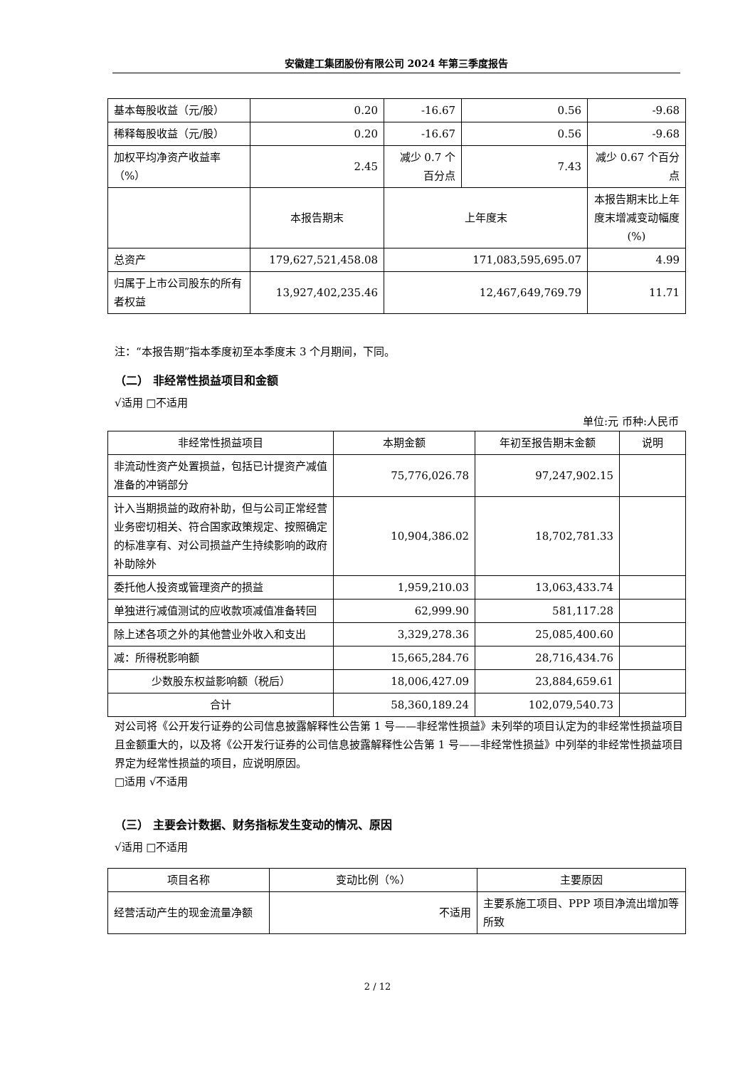安徽建工集团股份有限公司 2024 年第三季度报告
| 基本每股收益（元/股） | 0.20 | -16.67 | 0.56 | -9.68 |
| 稀释每股收益（元/股） | 0.20 | -16.67 | 0.56 | -9.68 |
| 加权平均净资产收益率（%） | 2.45 | 减少 0.7 个百分点 | 7.43 | 减少 0.67 个百分点 |
| | 本报告期末 | 上年度末 | | 本报告期末比上年度末增减变动幅度(%) |
| 总资产 | 179,627,521,458.08 | 171,083,595,695.07 | | 4.99 |
| 归属于上市公司股东的所有者权益 | 13,927,402,235.46 | 12,467,649,769.79 | | 11.71 |
注：“本报告期”指本季度初至本季度末 3 个月期间，下同。
（二） 非经常性损益项目和金额
√适用 □不适用
单位:元 币种:人民币
| 非经常性损益项目 | 本期金额 | 年初至报告期末金额 | 说明 |
| 非流动性资产处置损益，包括已计提资产减值准备的冲销部分 | 75,776,026.78 | 97,247,902.15 | |
| 计入当期损益的政府补助，但与公司正常经营业务密切相关、符合国家政策规定、按照确定的标准享有、对公司损益产生持续影响的政府补助除外 | 10,904,386.02 | 18,702,781.33 | |
| 委托他人投资或管理资产的损益 | 1,959,210.03 | 13,063,433.74 | |
| 单独进行减值测试的应收款项减值准备转回 | 62,999.90 | 581,117.28 | |
| 除上述各项之外的其他营业外收入和支出 | 3,329,278.36 | 25,085,400.60 | |
| 减：所得税影响额 | 15,665,284.76 | 28,716,434.76 | |
| 少数股东权益影响额（税后） | 18,006,427.09 | 23,884,659.61 | |
| 合计 | 58,360,189.24 | 102,079,540.73 | |
对公司将《公开发行证券的公司信息披露解释性公告第 1 号——非经常性损益》未列举的项目认定为的非经常性损益项目且金额重大的，以及将《公开发行证券的公司信息披露解释性公告第 1 号——非经常性损益》中列举的非经常性损益项目界定为经常性损益的项目，应说明原因。
□适用 √不适用
（三） 主要会计数据、财务指标发生变动的情况、原因
√适用 □不适用
| 项目名称 | 变动比例（%） | 主要原因 |
| 经营活动产生的现金流量净额 | 不适用 | 主要系施工项目、PPP 项目净流出增加等所致 |
2 / 12